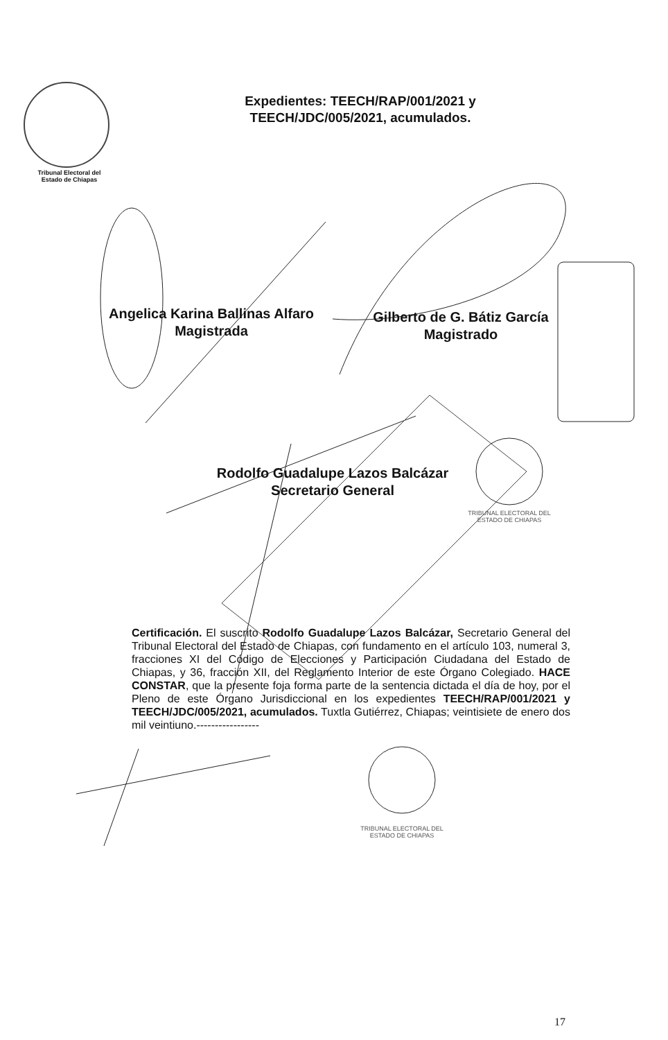Tribunal Electoral del
Estado de Chiapas
Expedientes: TEECH/RAP/001/2021 y TEECH/JDC/005/2021, acumulados.
Angelica Karina Ballinas Alfaro
Magistrada
Gilberto de G. Bátiz García
Magistrado
Rodolfo Guadalupe Lazos Balcázar
Secretario General
TRIBUNAL ELECTORAL DEL
ESTADO DE CHIAPAS
Certificación. El suscrito Rodolfo Guadalupe Lazos Balcázar, Secretario General del Tribunal Electoral del Estado de Chiapas, con fundamento en el artículo 103, numeral 3, fracciones XI del Código de Elecciones y Participación Ciudadana del Estado de Chiapas, y 36, fracción XII, del Reglamento Interior de este Órgano Colegiado. HACE CONSTAR, que la presente foja forma parte de la sentencia dictada el día de hoy, por el Pleno de este Órgano Jurisdiccional en los expedientes TEECH/RAP/001/2021 y TEECH/JDC/005/2021, acumulados. Tuxtla Gutiérrez, Chiapas; veintisiete de enero dos mil veintiuno.-----------------
TRIBUNAL ELECTORAL DEL
ESTADO DE CHIAPAS
17